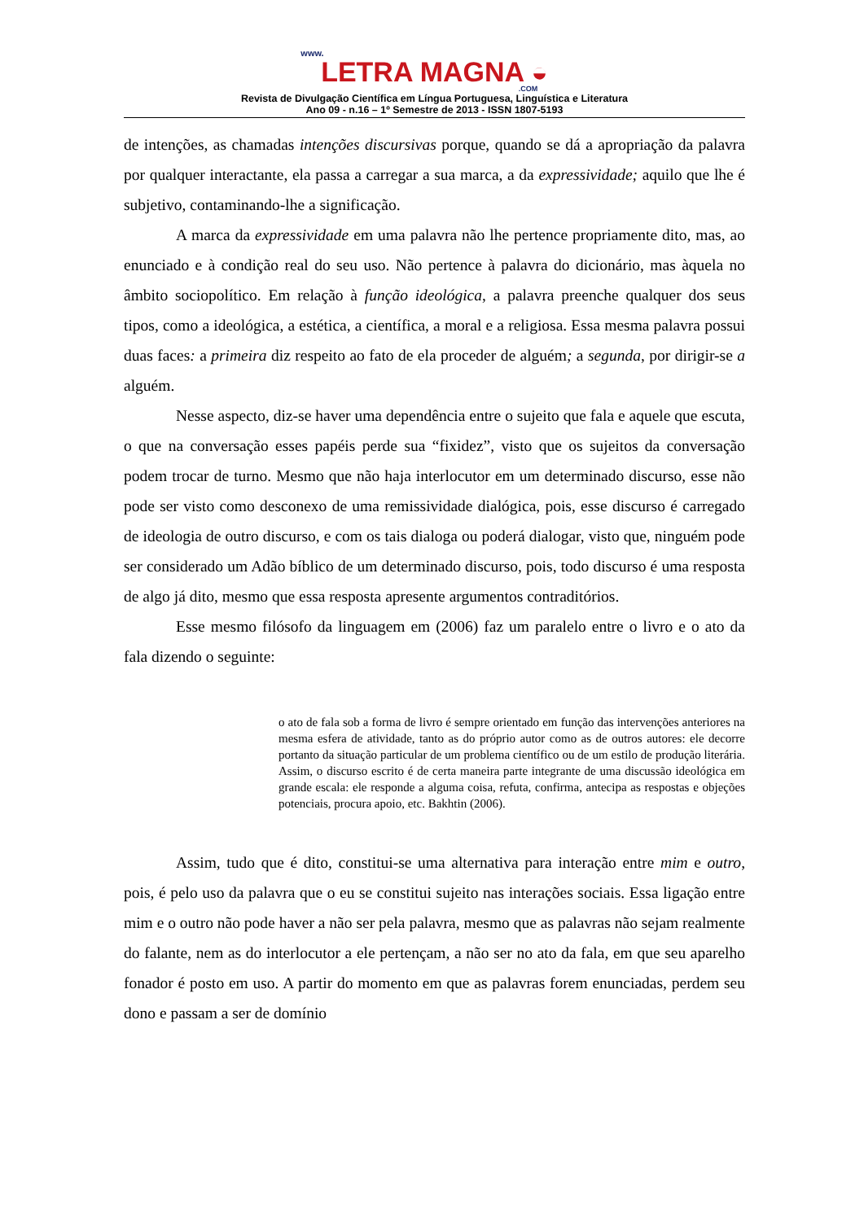www.
LETRA MAGNA ◒.COM
Revista de Divulgação Científica em Língua Portuguesa, Linguística e Literatura
Ano 09 - n.16 – 1º Semestre de 2013 - ISSN 1807-5193
de intenções, as chamadas intenções discursivas porque, quando se dá a apropriação da palavra por qualquer interactante, ela passa a carregar a sua marca, a da expressividade; aquilo que lhe é subjetivo, contaminando-lhe a significação.
A marca da expressividade em uma palavra não lhe pertence propriamente dito, mas, ao enunciado e à condição real do seu uso. Não pertence à palavra do dicionário, mas àquela no âmbito sociopolítico. Em relação à função ideológica, a palavra preenche qualquer dos seus tipos, como a ideológica, a estética, a científica, a moral e a religiosa. Essa mesma palavra possui duas faces: a primeira diz respeito ao fato de ela proceder de alguém; a segunda, por dirigir-se a alguém.
Nesse aspecto, diz-se haver uma dependência entre o sujeito que fala e aquele que escuta, o que na conversação esses papéis perde sua “fixidez”, visto que os sujeitos da conversação podem trocar de turno. Mesmo que não haja interlocutor em um determinado discurso, esse não pode ser visto como desconexo de uma remissividade dialógica, pois, esse discurso é carregado de ideologia de outro discurso, e com os tais dialoga ou poderá dialogar, visto que, ninguém pode ser considerado um Adão bíblico de um determinado discurso, pois, todo discurso é uma resposta de algo já dito, mesmo que essa resposta apresente argumentos contraditórios.
Esse mesmo filósofo da linguagem em (2006) faz um paralelo entre o livro e o ato da fala dizendo o seguinte:
o ato de fala sob a forma de livro é sempre orientado em função das intervenções anteriores na mesma esfera de atividade, tanto as do próprio autor como as de outros autores: ele decorre portanto da situação particular de um problema científico ou de um estilo de produção literária. Assim, o discurso escrito é de certa maneira parte integrante de uma discussão ideológica em grande escala: ele responde a alguma coisa, refuta, confirma, antecipa as respostas e objeções potenciais, procura apoio, etc. Bakhtin (2006).
Assim, tudo que é dito, constitui-se uma alternativa para interação entre mim e outro, pois, é pelo uso da palavra que o eu se constitui sujeito nas interações sociais. Essa ligação entre mim e o outro não pode haver a não ser pela palavra, mesmo que as palavras não sejam realmente do falante, nem as do interlocutor a ele pertençam, a não ser no ato da fala, em que seu aparelho fonador é posto em uso. A partir do momento em que as palavras forem enunciadas, perdem seu dono e passam a ser de domínio